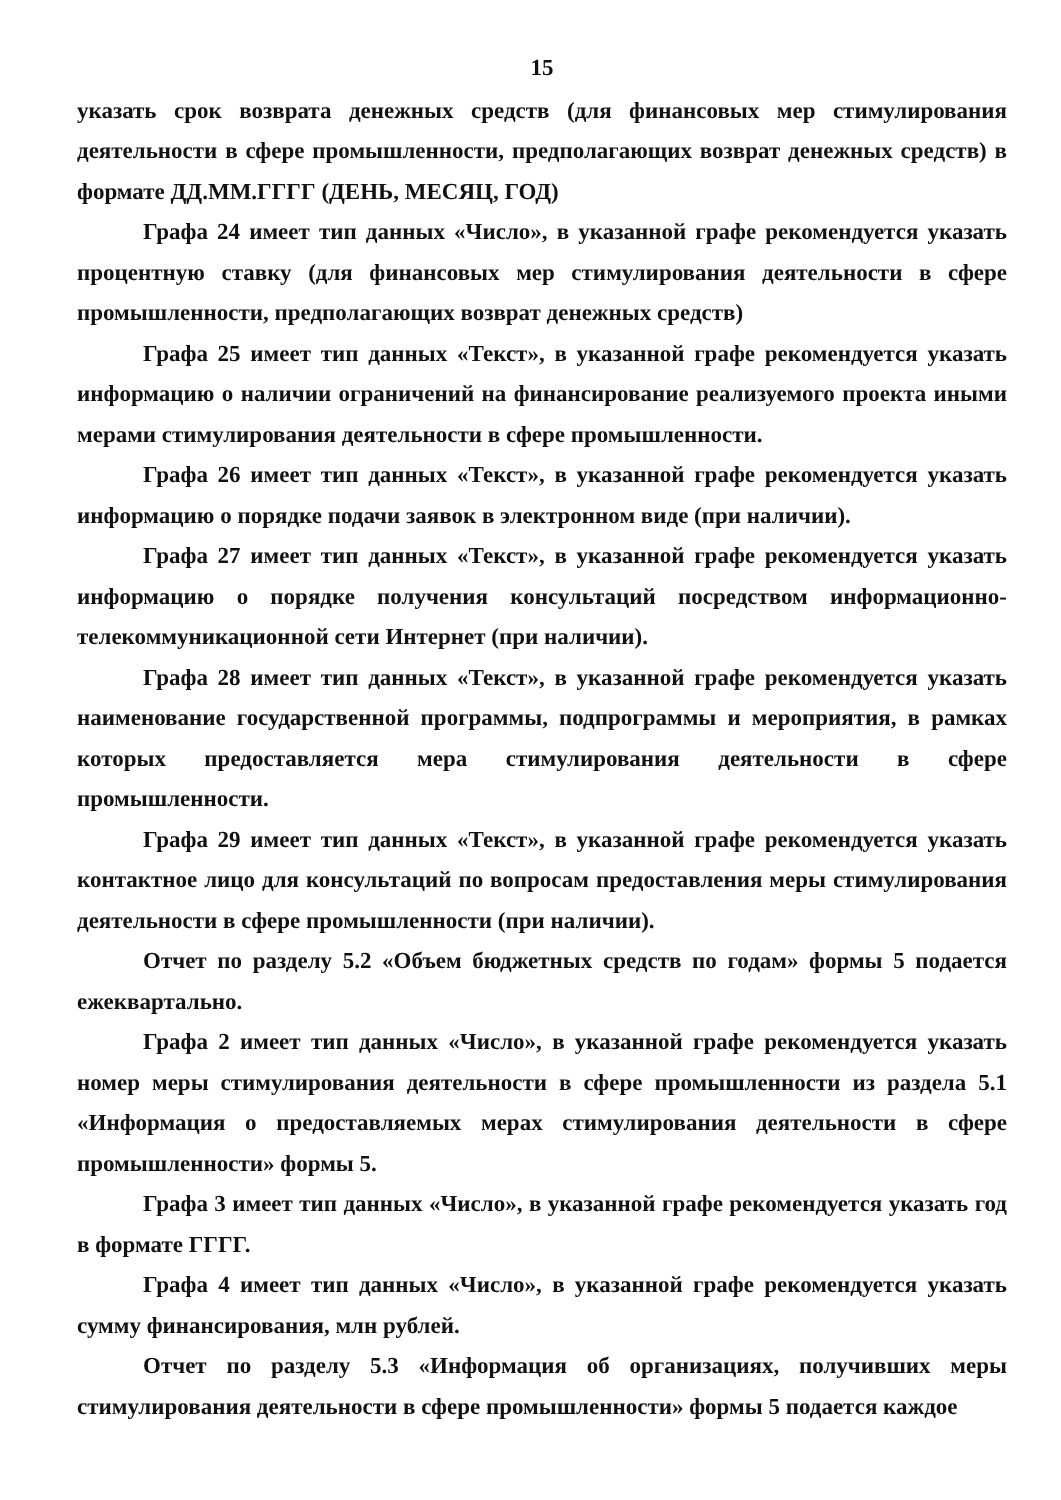15
указать срок возврата денежных средств (для финансовых мер стимулирования деятельности в сфере промышленности, предполагающих возврат денежных средств) в формате ДД.ММ.ГГГГ (ДЕНЬ, МЕСЯЦ, ГОД)
Графа 24 имеет тип данных «Число», в указанной графе рекомендуется указать процентную ставку (для финансовых мер стимулирования деятельности в сфере промышленности, предполагающих возврат денежных средств)
Графа 25 имеет тип данных «Текст», в указанной графе рекомендуется указать информацию о наличии ограничений на финансирование реализуемого проекта иными мерами стимулирования деятельности в сфере промышленности.
Графа 26 имеет тип данных «Текст», в указанной графе рекомендуется указать информацию о порядке подачи заявок в электронном виде (при наличии).
Графа 27 имеет тип данных «Текст», в указанной графе рекомендуется указать информацию о порядке получения консультаций посредством информационно-телекоммуникационной сети Интернет (при наличии).
Графа 28 имеет тип данных «Текст», в указанной графе рекомендуется указать наименование государственной программы, подпрограммы и мероприятия, в рамках которых предоставляется мера стимулирования деятельности в сфере промышленности.
Графа 29 имеет тип данных «Текст», в указанной графе рекомендуется указать контактное лицо для консультаций по вопросам предоставления меры стимулирования деятельности в сфере промышленности (при наличии).
Отчет по разделу 5.2 «Объем бюджетных средств по годам» формы 5 подается ежеквартально.
Графа 2 имеет тип данных «Число», в указанной графе рекомендуется указать номер меры стимулирования деятельности в сфере промышленности из раздела 5.1 «Информация о предоставляемых мерах стимулирования деятельности в сфере промышленности» формы 5.
Графа 3 имеет тип данных «Число», в указанной графе рекомендуется указать год в формате ГГГГ.
Графа 4 имеет тип данных «Число», в указанной графе рекомендуется указать сумму финансирования, млн рублей.
Отчет по разделу 5.3 «Информация об организациях, получивших меры стимулирования деятельности в сфере промышленности» формы 5 подается каждое